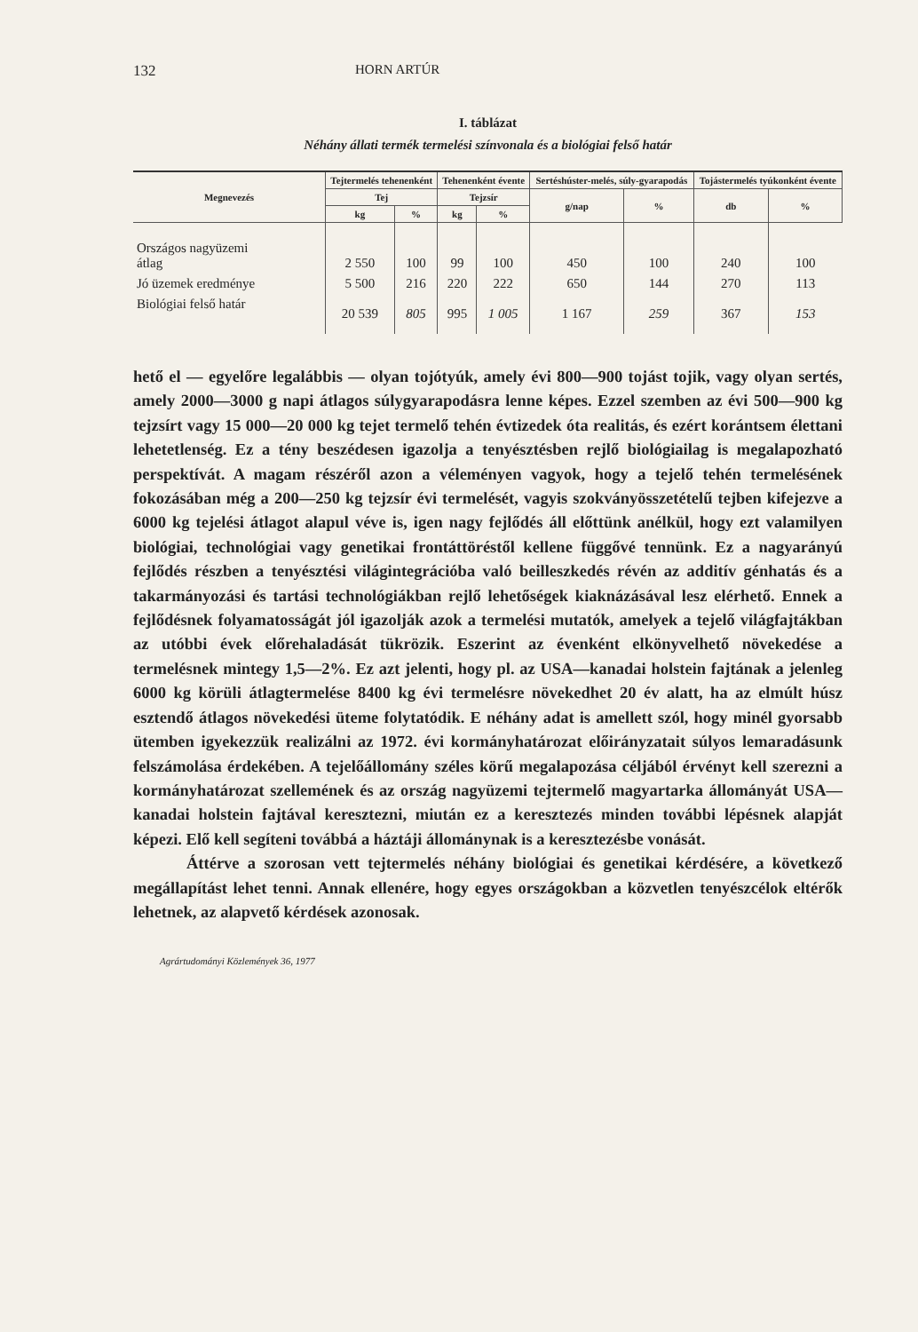132 HORN ARTÚR
I. táblázat
Néhány állati termék termelési színvonala és a biológiai felső határ
| Megnevezés | Tejtermelés tehenenként | | Tehenenként évente | | Sertéshúster-melés, súly-gyarapodás | | Tojástermelés tyúkonként évente | |
| --- | --- | --- | --- | --- | --- | --- | --- | --- |
| | Tej | | Tejzsír | | g/nap | % | db | % |
| | kg | % | kg | % | | | | |
| Országos nagyüzemi átlag | 2 550 | 100 | 99 | 100 | 450 | 100 | 240 | 100 |
| Jó üzemek eredménye | 5 500 | 216 | 220 | 222 | 650 | 144 | 270 | 113 |
| Biológiai felső határ | 20 539 | 805 | 995 | 1 005 | 1 167 | 259 | 367 | 153 |
hető el — egyelőre legalábbis — olyan tojótyúk, amely évi 800—900 tojást tojik, vagy olyan sertés, amely 2000—3000 g napi átlagos súlygyarapodásra lenne képes. Ezzel szemben az évi 500—900 kg tejzsírt vagy 15 000—20 000 kg tejet termelő tehén évtizedek óta realitás, és ezért korántsem élettani lehetetlenség. Ez a tény beszédesen igazolja a tenyésztésben rejlő biológiailag is megalapozható perspektívát. A magam részéről azon a véleményen vagyok, hogy a tejelő tehén termelésének fokozásában még a 200—250 kg tejzsír évi termelését, vagyis szokványösszetételű tejben kifejezve a 6000 kg tejelési átlagot alapul véve is, igen nagy fejlődés áll előttünk anélkül, hogy ezt valamilyen biológiai, technológiai vagy genetikai frontáttöréstől kellene függővé tennünk. Ez a nagyarányú fejlődés részben a tenyésztési világintegrációba való beilleszkedés révén az additív génhatás és a takarmányozási és tartási technológiákban rejlő lehetőségek kiaknázásával lesz elérhető. Ennek a fejlődésnek folyamatosságát jól igazolják azok a termelési mutatók, amelyek a tejelő világfajtákban az utóbbi évek előrehaladását tükrözik. Eszerint az évenként elkönyvelhető növekedése a termelésnek mintegy 1,5—2%. Ez azt jelenti, hogy pl. az USA—kanadai holstein fajtának a jelenleg 6000 kg körüli átlagtermelése 8400 kg évi termelésre növekedhet 20 év alatt, ha az elmúlt húsz esztendő átlagos növekedési üteme folytatódik. E néhány adat is amellett szól, hogy minél gyorsabb ütemben igyekezzük realizálni az 1972. évi kormányhatározat előirányzatait súlyos lemaradásunk felszámolása érdekében. A tejelőállomány széles körű megalapozása céljából érvényt kell szerezni a kormányhatározat szellemének és az ország nagyüzemi tejtermelő magyartarka állományát USA—kanadai holstein fajtával keresztezni, miután ez a keresztezés minden további lépésnek alapját képezi. Elő kell segíteni továbbá a háztáji állománynak is a keresztezésbe vonását.
Áttérve a szorosan vett tejtermelés néhány biológiai és genetikai kérdésére, a következő megállapítást lehet tenni. Annak ellenére, hogy egyes országokban a közvetlen tenyészcélok eltérők lehetnek, az alapvető kérdések azonosak.
Agrártudományi Közlemények 36, 1977